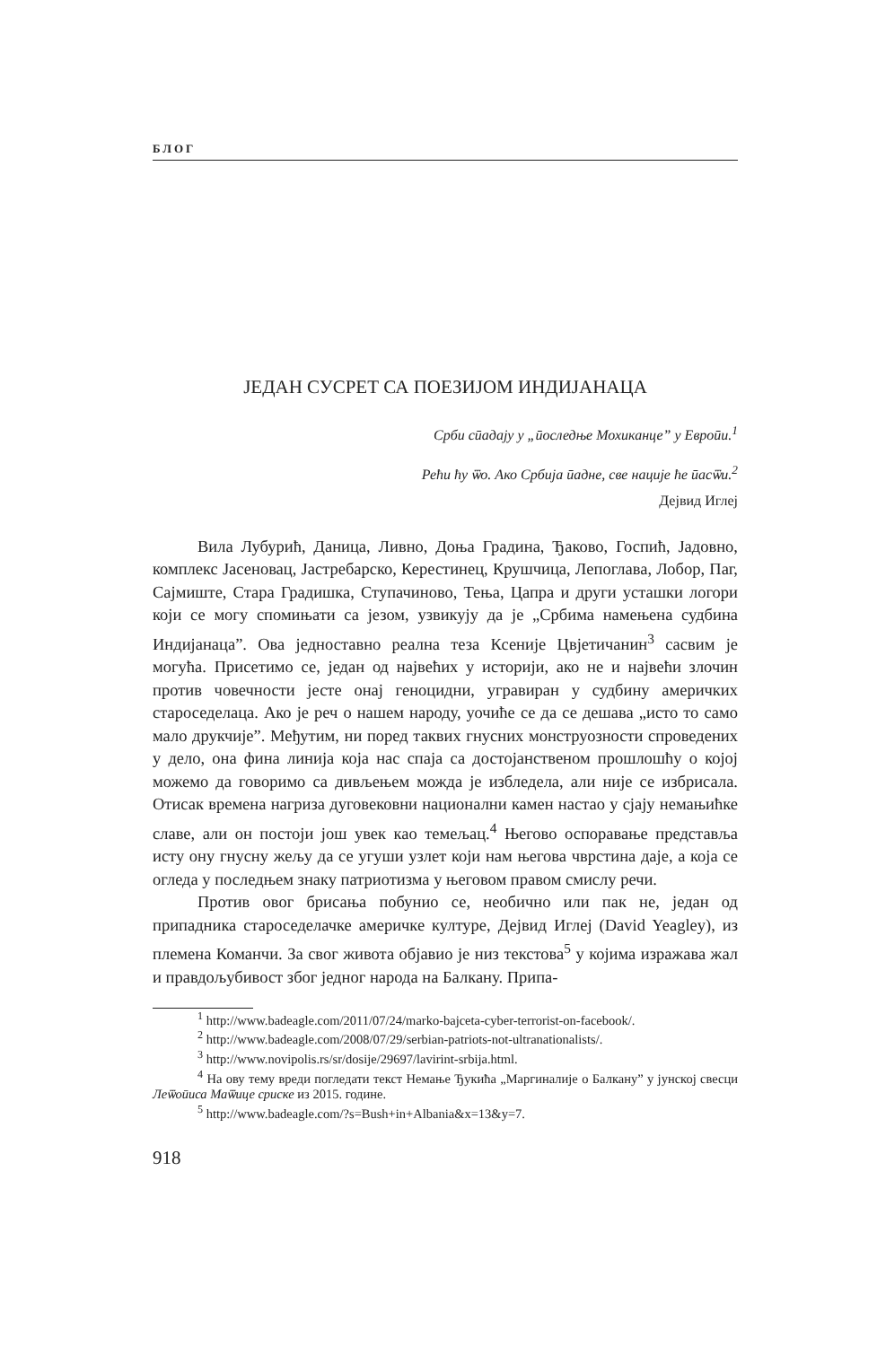БЛОГ
ЈЕДАН СУСРЕТ СА ПОЕЗИЈОМ ИНДИЈАНАЦА
Срби сӣадају у „ӣоследње Мохиканце” у Евроӣи.<sup>1</sup>
Рећи ћу ѿо. Ако Србија ӣадне, све нације ће ӣасѿи.<sup>2</sup>
Дејвид Иглеј
Вила Лубурић, Даница, Ливно, Доња Градина, Ђаково, Госпић, Јадовно, комплекс Јасеновац, Јастребарско, Керестинец, Крушчица, Лепоглава, Лобор, Паг, Сајмиште, Стара Градишка, Ступачиново, Тења, Цапра и други усташки логори који се могу спомињати са језом, узвикују да је „Србима намењена судбина Индијанаца”. Ова једноставно реална теза Ксеније Цвјетичанин<sup>3</sup> сасвим је могућа. Присетимо се, један од највећих у историји, ако не и највећи злочин против човечности јесте онај геноцидни, угравиран у судбину америчких староседелаца. Ако је реч о нашем народу, уочиће се да се дешава „исто то само мало друкчије”. Међутим, ни поред таквих гнусних монструозности спроведених у дело, она фина линија која нас спаја са достојанственом прошлошћу о којој можемо да говоримо са дивљењем можда је избледела, али није се избрисала. Отисак времена нагриза дуговековни национални камен настао у сјају немањићке славе, али он постоји још увек као темељац.<sup>4</sup> Његово оспоравање представља исту ону гнусну жељу да се угуши узлет који нам његова чврстина даје, а која се огледа у последњем знаку патриотизма у његовом правом смислу речи.
Против овог брисања побунио се, необично или пак не, један од припадника староседелачке америчке културе, Дејвид Иглеј (David Yeagley), из племена Команчи. За свог живота објавио је низ текстова<sup>5</sup> у којима изражава жал и правдољубивост због једног народа на Балкану. Припа-
<sup>1</sup> http://www.badeagle.com/2011/07/24/marko-bajceta-cyber-terrorist-on-facebook/.
<sup>2</sup> http://www.badeagle.com/2008/07/29/serbian-patriots-not-ultranationalists/.
<sup>3</sup> http://www.novipolis.rs/sr/dosije/29697/lavirint-srbija.html.
<sup>4</sup> На ову тему вреди погледати текст Немање Ђукића „Маргиналије о Балкану” у јунској свесци Леѿоӣиса Маѿице сриске из 2015. године.
<sup>5</sup> http://www.badeagle.com/?s=Bush+in+Albania&x=13&y=7.
918